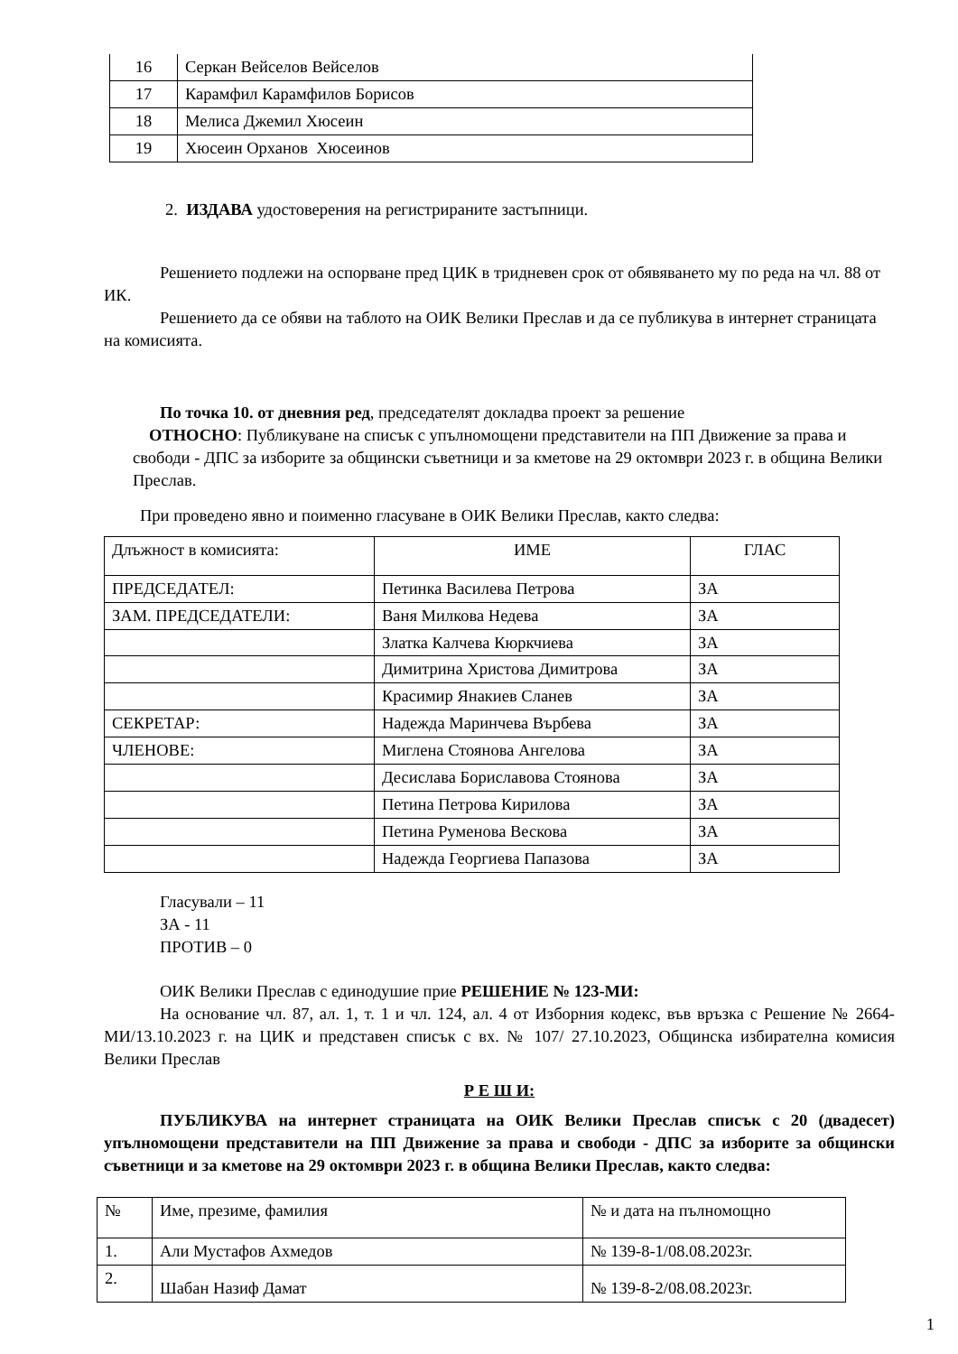| 16 | Серкан Вейселов Вейселов |
| 17 | Карамфил Карамфилов Борисов |
| 18 | Мелиса Джемил Хюсеин |
| 19 | Хюсеин Орханов Хюсеинов |
2. ИЗДАВА удостоверения на регистрираните застъпници.
Решението подлежи на оспорване пред ЦИК в тридневен срок от обявяването му по реда на чл. 88 от ИК.
Решението да се обяви на таблото на ОИК Велики Преслав и да се публикува в интернет страницата на комисията.
По точка 10. от дневния ред, председателят докладва проект за решение
ОТНОСНО: Публикуване на списък с упълномощени представители на ПП Движение за права и свободи - ДПС за изборите за общински съветници и за кметове на 29 октомври 2023 г. в община Велики Преслав.
При проведено явно и поименно гласуване в ОИК Велики Преслав, както следва:
| Длъжност в комисията: | ИМЕ | ГЛАС |
| ПРЕДСЕДАТЕЛ: | Петинка Василева Петрова | ЗА |
| ЗАМ. ПРЕДСЕДАТЕЛИ: | Ваня Милкова Недева | ЗА |
| | Златка Калчева Кюркчиева | ЗА |
| | Димитрина Христова Димитрова | ЗА |
| | Красимир Янакиев Сланев | ЗА |
| СЕКРЕТАР: | Надежда Маринчева Върбева | ЗА |
| ЧЛЕНОВЕ: | Миглена Стоянова Ангелова | ЗА |
| | Десислава Бориславова Стоянова | ЗА |
| | Петина Петрова Кирилова | ЗА |
| | Петина Руменова Вескова | ЗА |
| | Надежда Георгиева Папазова | ЗА |
Гласували – 11
ЗА - 11
ПРОТИВ – 0
ОИК Велики Преслав с единодушие прие РЕШЕНИЕ № 123-МИ:
На основание чл. 87, ал. 1, т. 1 и чл. 124, ал. 4 от Изборния кодекс, във връзка с Решение № 2664-МИ/13.10.2023 г. на ЦИК и представен списък с вх. № 107/ 27.10.2023, Общинска избирателна комисия Велики Преслав
Р Е Ш И:
ПУБЛИКУВА на интернет страницата на ОИК Велики Преслав списък с 20 (двадесет) упълномощени представители на ПП Движение за права и свободи - ДПС за изборите за общински съветници и за кметове на 29 октомври 2023 г. в община Велики Преслав, както следва:
| № | Име, презиме, фамилия | № и дата на пълномощно |
| 1. | Али Мустафов Ахмедов | № 139-8-1/08.08.2023г. |
| 2. | Шабан Назиф Дамат | № 139-8-2/08.08.2023г. |
1